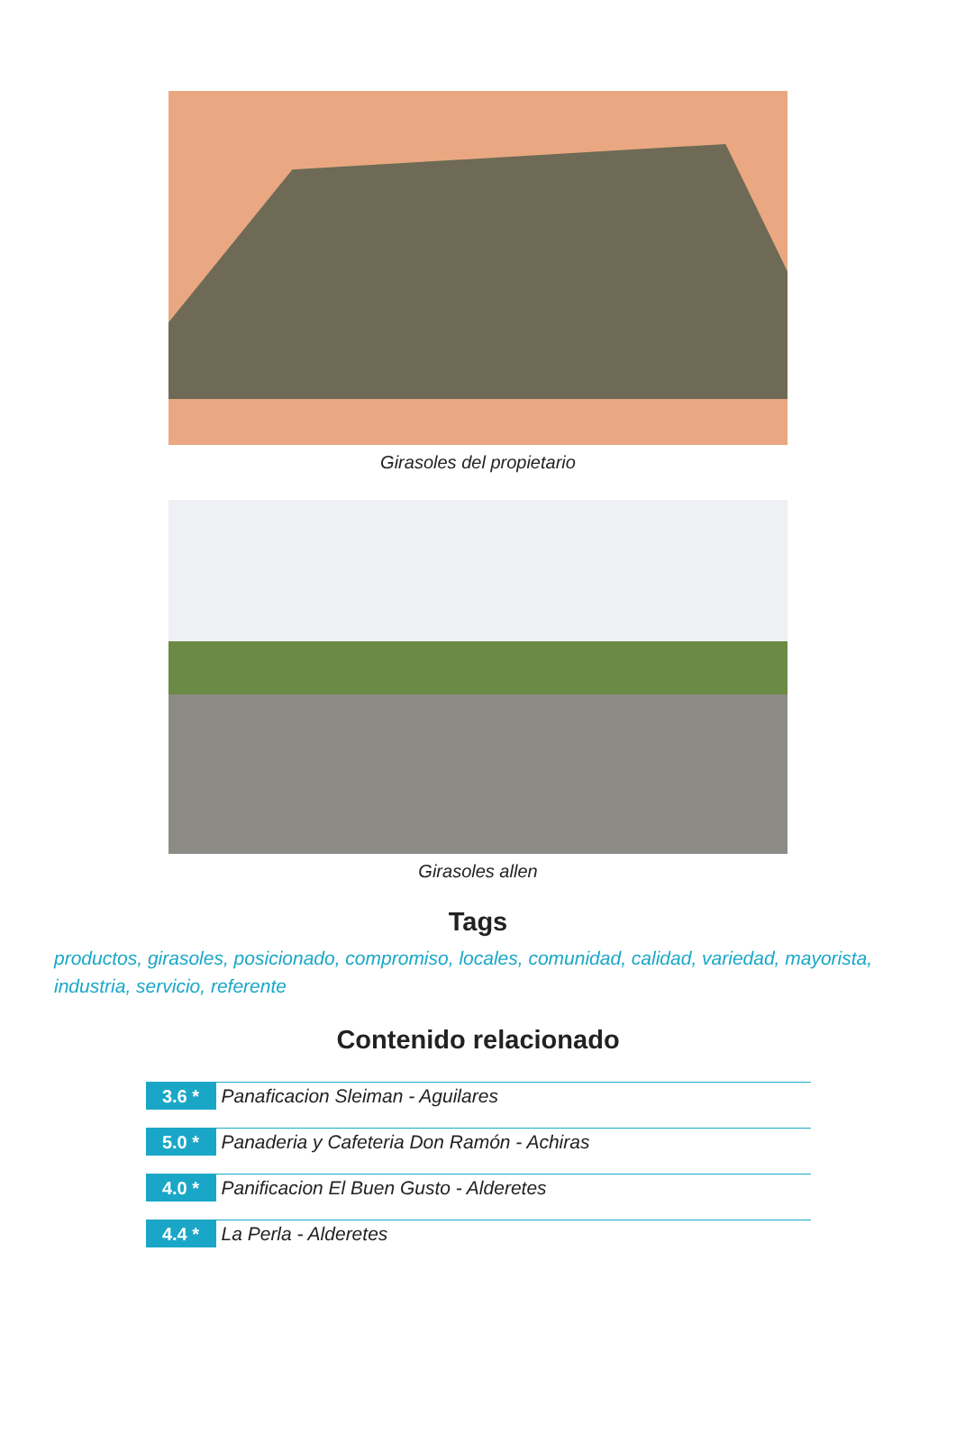Girasoles del propietario
Girasoles allen
Tags
productos, girasoles, posicionado, compromiso, locales, comunidad, calidad, variedad, mayorista, industria, servicio, referente
Contenido relacionado
3.6 * Panaficacion Sleiman - Aguilares
5.0 * Panaderia y Cafeteria Don Ramón - Achiras
4.0 * Panificacion El Buen Gusto - Alderetes
4.4 * La Perla - Alderetes